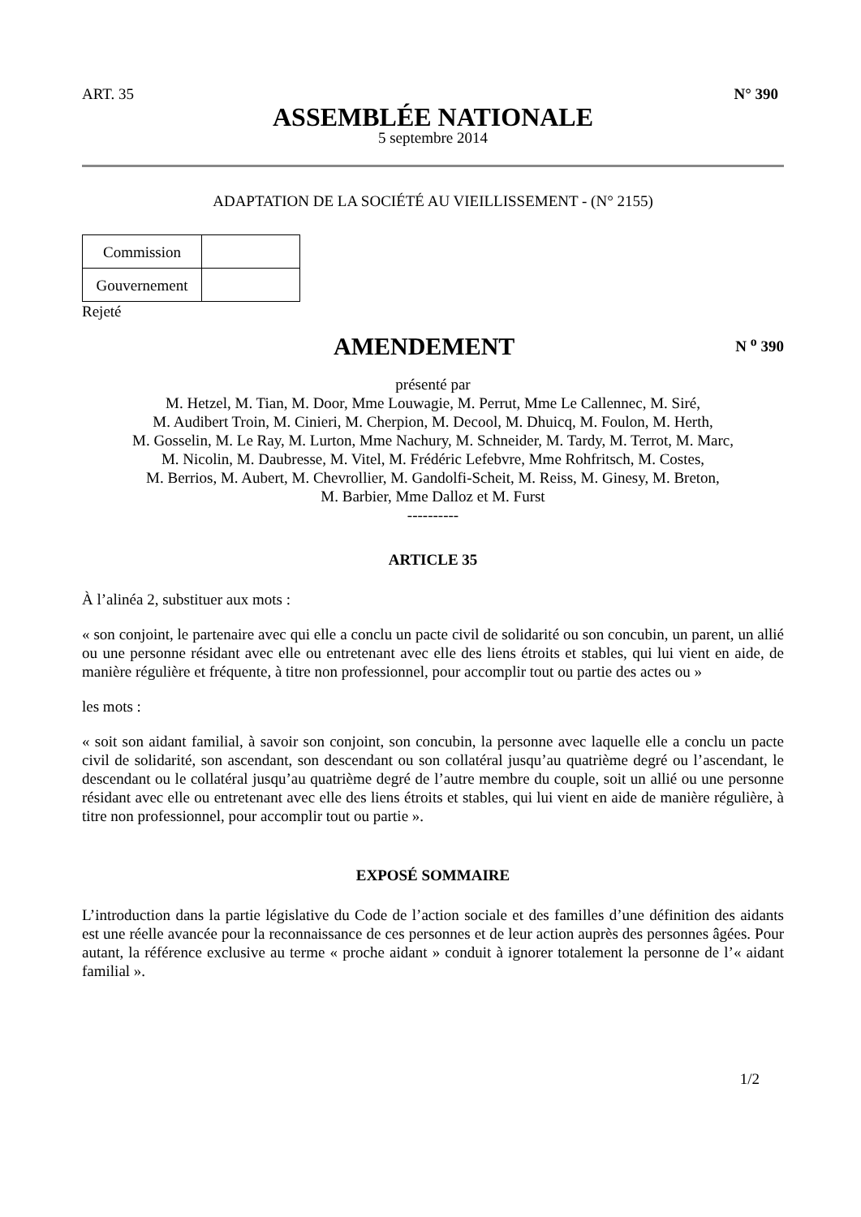ART. 35 N° 390
ASSEMBLÉE NATIONALE
5 septembre 2014
ADAPTATION DE LA SOCIÉTÉ AU VIEILLISSEMENT - (N° 2155)
| Commission | |
| Gouvernement | |
Rejeté
AMENDEMENT
N <sup>o</sup> 390
présenté par
M. Hetzel, M. Tian, M. Door, Mme Louwagie, M. Perrut, Mme Le Callennec, M. Siré,
M. Audibert Troin, M. Cinieri, M. Cherpion, M. Decool, M. Dhuicq, M. Foulon, M. Herth,
M. Gosselin, M. Le Ray, M. Lurton, Mme Nachury, M. Schneider, M. Tardy, M. Terrot, M. Marc,
M. Nicolin, M. Daubresse, M. Vitel, M. Frédéric Lefebvre, Mme Rohfritsch, M. Costes,
M. Berrios, M. Aubert, M. Chevrollier, M. Gandolfi-Scheit, M. Reiss, M. Ginesy, M. Breton,
M. Barbier, Mme Dalloz et M. Furst
----------
ARTICLE 35
À l’alinéa 2, substituer aux mots :
« son conjoint, le partenaire avec qui elle a conclu un pacte civil de solidarité ou son concubin, un parent, un allié ou une personne résidant avec elle ou entretenant avec elle des liens étroits et stables, qui lui vient en aide, de manière régulière et fréquente, à titre non professionnel, pour accomplir tout ou partie des actes ou »
les mots :
« soit son aidant familial, à savoir son conjoint, son concubin, la personne avec laquelle elle a conclu un pacte civil de solidarité, son ascendant, son descendant ou son collatéral jusqu’au quatrième degré ou l’ascendant, le descendant ou le collatéral jusqu’au quatrième degré de l’autre membre du couple, soit un allié ou une personne résidant avec elle ou entretenant avec elle des liens étroits et stables, qui lui vient en aide de manière régulière, à titre non professionnel, pour accomplir tout ou partie ».
EXPOSÉ SOMMAIRE
L’introduction dans la partie législative du Code de l’action sociale et des familles d’une définition des aidants est une réelle avancée pour la reconnaissance de ces personnes et de leur action auprès des personnes âgées. Pour autant, la référence exclusive au terme « proche aidant » conduit à ignorer totalement la personne de l’« aidant familial ».
1/2